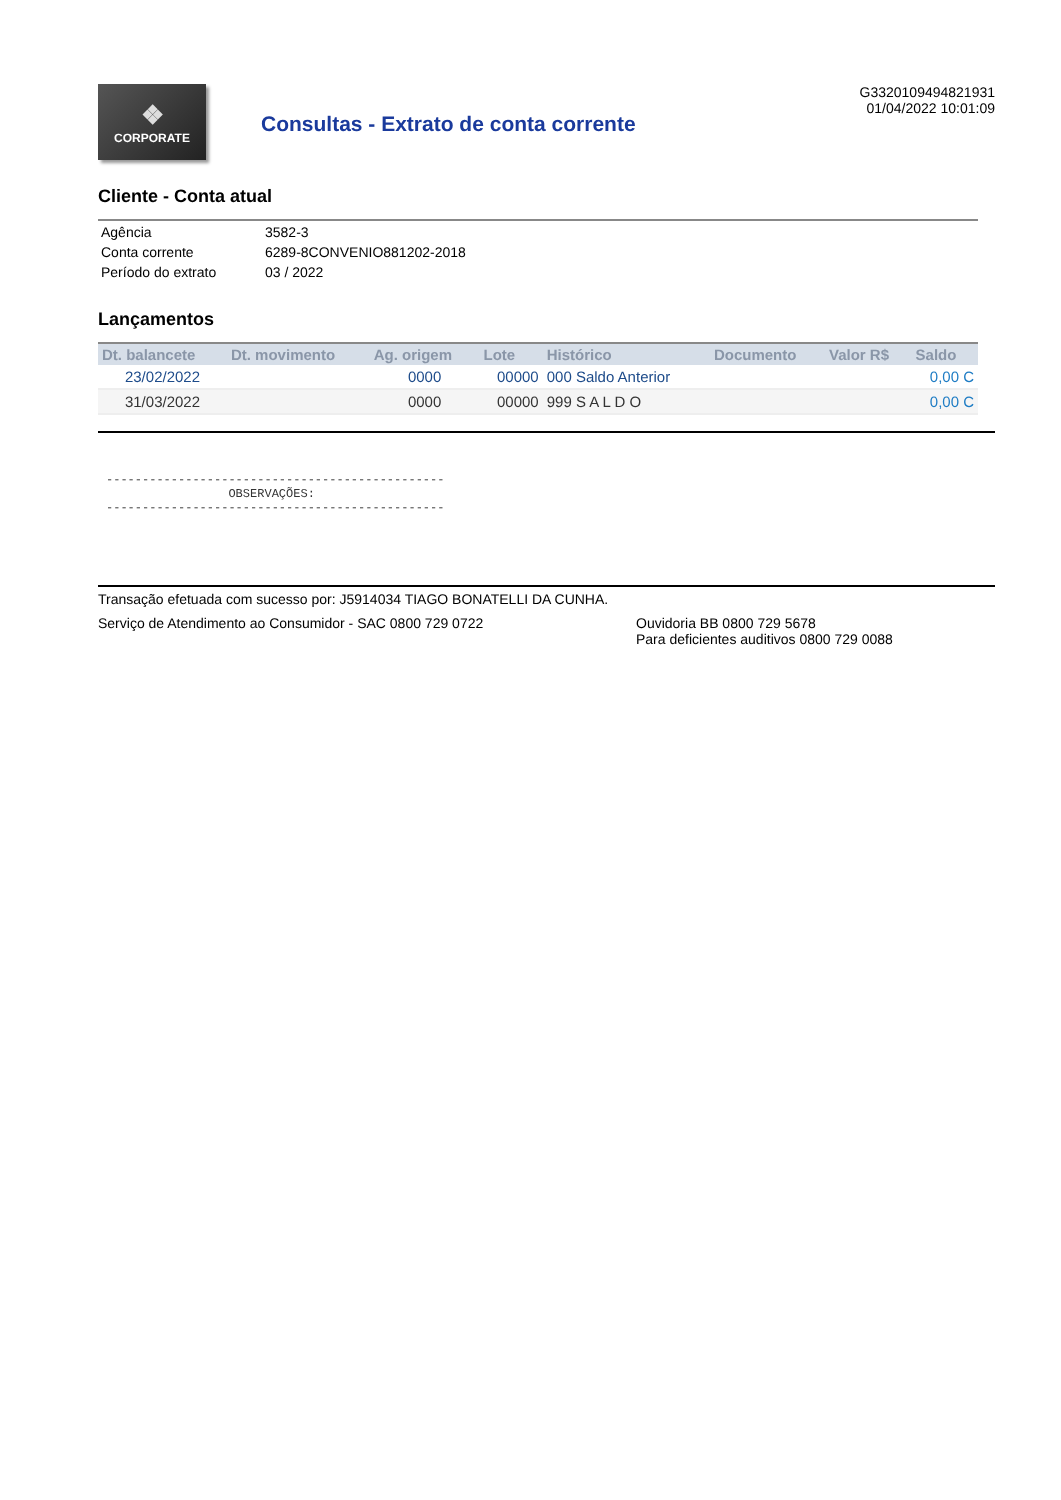❖
CORPORATE
Consultas - Extrato de conta corrente
G3320109494821931
01/04/2022 10:01:09
Cliente - Conta atual
| Agência | 3582-3 |
| Conta corrente | 6289-8CONVENIO881202-2018 |
| Período do extrato | 03 / 2022 |
Lançamentos
| Dt. balancete | Dt. movimento | Ag. origem | Lote | Histórico | Documento | Valor R$ | Saldo |
| --- | --- | --- | --- | --- | --- | --- | --- |
| 23/02/2022 | | 0000 | 00000 | 000 Saldo Anterior | | | 0,00 C |
| 31/03/2022 | | 0000 | 00000 | 999 S A L D O | | | 0,00 C |
-----------------------------------------------
                 OBSERVAÇÕES:
-----------------------------------------------
Transação efetuada com sucesso por: J5914034 TIAGO BONATELLI DA CUNHA.
Serviço de Atendimento ao Consumidor - SAC 0800 729 0722 Ouvidoria BB 0800 729 5678
Para deficientes auditivos 0800 729 0088